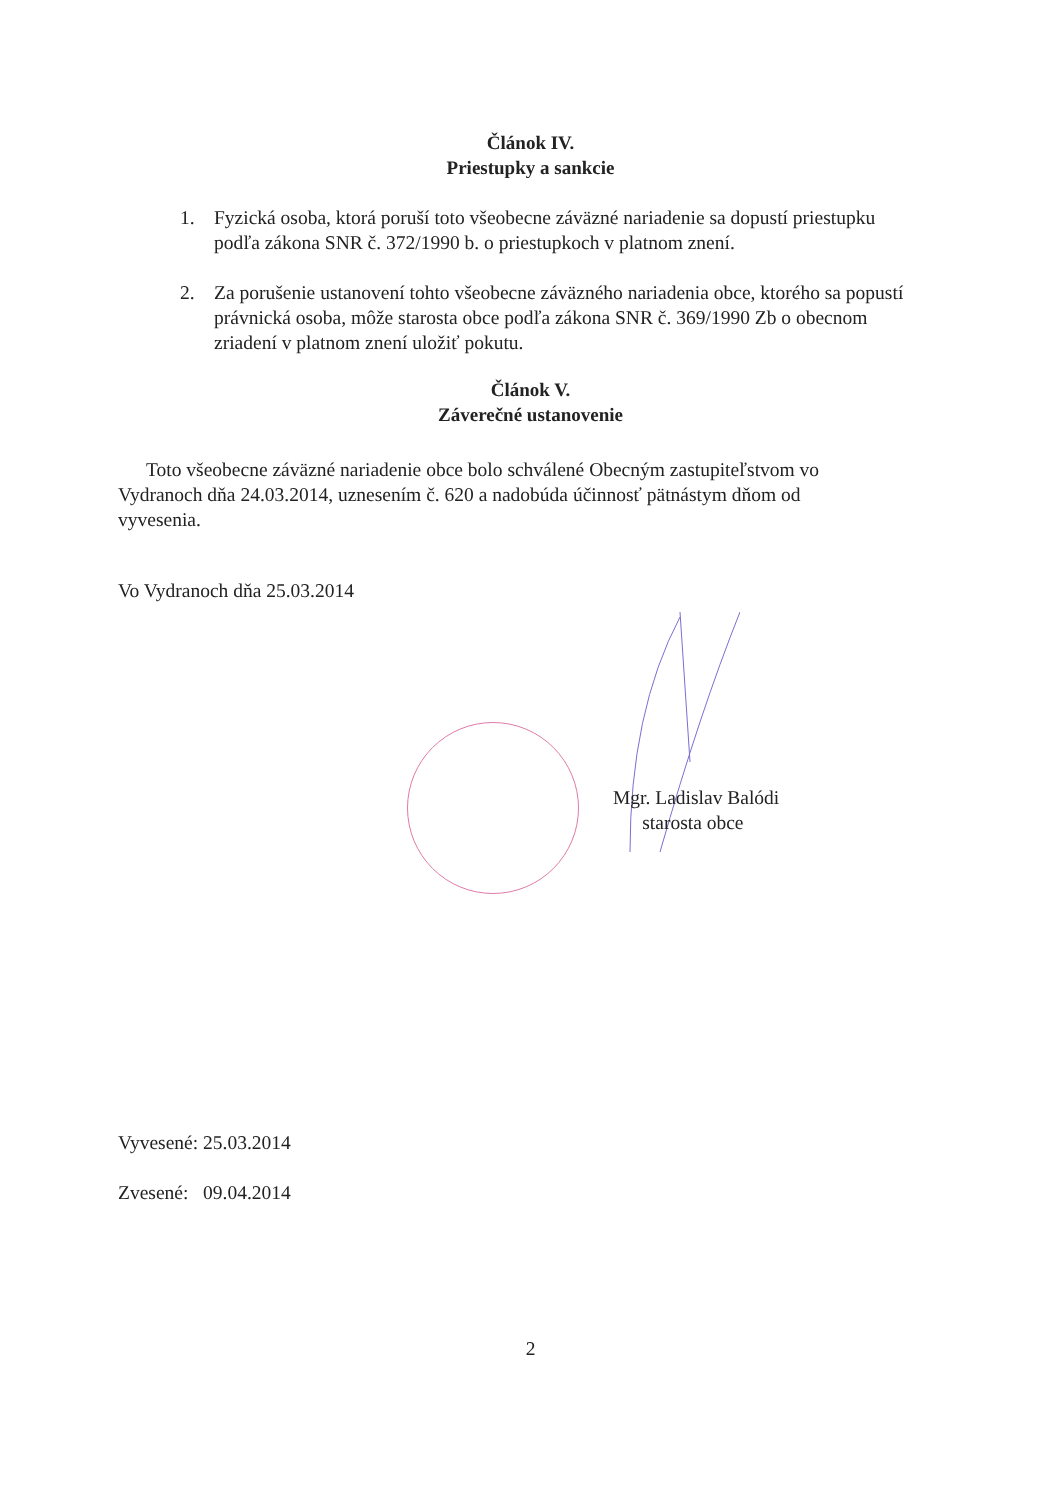Článok IV.
Priestupky a sankcie
1. Fyzická osoba, ktorá poruší toto všeobecne záväzné nariadenie sa dopustí priestupku podľa zákona SNR č. 372/1990 b. o priestupkoch v platnom znení.
2. Za porušenie ustanovení tohto všeobecne záväzného nariadenia obce, ktorého sa popustí právnická osoba, môže starosta obce podľa zákona SNR č. 369/1990 Zb o obecnom zriadení v platnom znení uložiť pokutu.
Článok V.
Záverečné ustanovenie
Toto všeobecne záväzné nariadenie obce bolo schválené Obecným zastupiteľstvom vo Vydranoch dňa 24.03.2014, uznesením č. 620 a nadobúda účinnosť pätnástym dňom od vyvesenia.
Vo Vydranoch dňa 25.03.2014
Mgr. Ladislav Balódi
starosta obce
Vyvesené: 25.03.2014
Zvesené: 09.04.2014
2